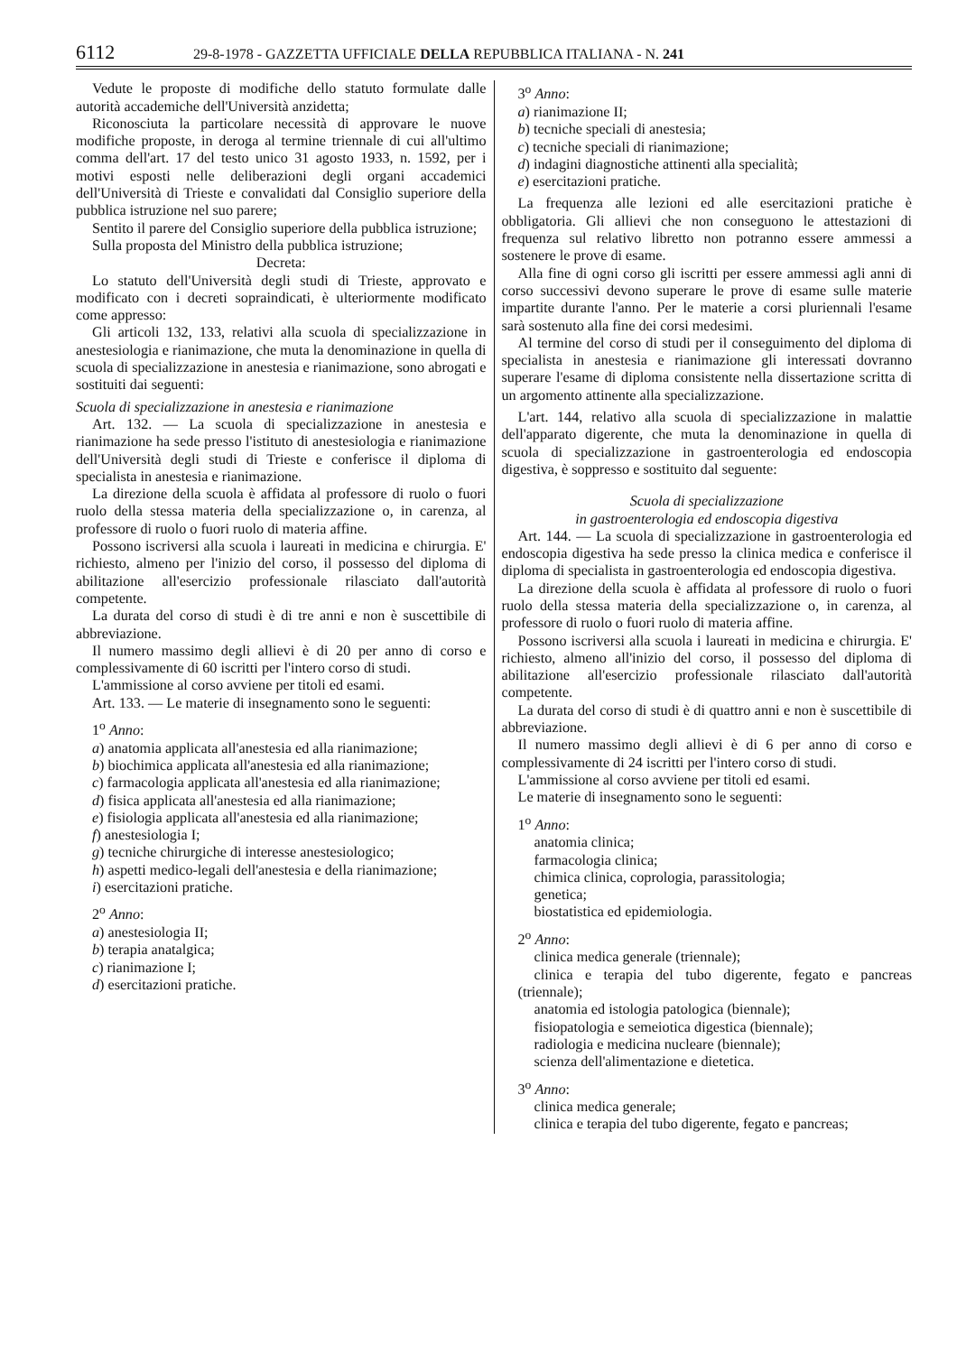6112 29-8-1978 - GAZZETTA UFFICIALE DELLA REPUBBLICA ITALIANA - N. 241
Vedute le proposte di modifiche dello statuto formulate dalle autorità accademiche dell'Università anzidetta;
Riconosciuta la particolare necessità di approvare le nuove modifiche proposte, in deroga al termine triennale di cui all'ultimo comma dell'art. 17 del testo unico 31 agosto 1933, n. 1592, per i motivi esposti nelle deliberazioni degli organi accademici dell'Università di Trieste e convalidati dal Consiglio superiore della pubblica istruzione nel suo parere;
Sentito il parere del Consiglio superiore della pubblica istruzione;
Sulla proposta del Ministro della pubblica istruzione;
Decreta:
Lo statuto dell'Università degli studi di Trieste, approvato e modificato con i decreti sopraindicati, è ulteriormente modificato come appresso:
Gli articoli 132, 133, relativi alla scuola di specializzazione in anestesiologia e rianimazione, che muta la denominazione in quella di scuola di specializzazione in anestesia e rianimazione, sono abrogati e sostituiti dai seguenti:
Scuola di specializzazione in anestesia e rianimazione
Art. 132. — La scuola di specializzazione in anestesia e rianimazione ha sede presso l'istituto di anestesiologia e rianimazione dell'Università degli studi di Trieste e conferisce il diploma di specialista in anestesia e rianimazione.
La direzione della scuola è affidata al professore di ruolo o fuori ruolo della stessa materia della specializzazione o, in carenza, al professore di ruolo o fuori ruolo di materia affine.
Possono iscriversi alla scuola i laureati in medicina e chirurgia. E' richiesto, almeno per l'inizio del corso, il possesso del diploma di abilitazione all'esercizio professionale rilasciato dall'autorità competente.
La durata del corso di studi è di tre anni e non è suscettibile di abbreviazione.
Il numero massimo degli allievi è di 20 per anno di corso e complessivamente di 60 iscritti per l'intero corso di studi.
L'ammissione al corso avviene per titoli ed esami.
Art. 133. — Le materie di insegnamento sono le seguenti:
1<sup>o</sup> Anno:
a) anatomia applicata all'anestesia ed alla rianimazione;
b) biochimica applicata all'anestesia ed alla rianimazione;
c) farmacologia applicata all'anestesia ed alla rianimazione;
d) fisica applicata all'anestesia ed alla rianimazione;
e) fisiologia applicata all'anestesia ed alla rianimazione;
f) anestesiologia I;
g) tecniche chirurgiche di interesse anestesiologico;
h) aspetti medico-legali dell'anestesia e della rianimazione;
i) esercitazioni pratiche.
2<sup>o</sup> Anno:
a) anestesiologia II;
b) terapia anatalgica;
c) rianimazione I;
d) esercitazioni pratiche.
3<sup>o</sup> Anno:
a) rianimazione II;
b) tecniche speciali di anestesia;
c) tecniche speciali di rianimazione;
d) indagini diagnostiche attinenti alla specialità;
e) esercitazioni pratiche.
La frequenza alle lezioni ed alle esercitazioni pratiche è obbligatoria. Gli allievi che non conseguono le attestazioni di frequenza sul relativo libretto non potranno essere ammessi a sostenere le prove di esame.
Alla fine di ogni corso gli iscritti per essere ammessi agli anni di corso successivi devono superare le prove di esame sulle materie impartite durante l'anno. Per le materie a corsi pluriennali l'esame sarà sostenuto alla fine dei corsi medesimi.
Al termine del corso di studi per il conseguimento del diploma di specialista in anestesia e rianimazione gli interessati dovranno superare l'esame di diploma consistente nella dissertazione scritta di un argomento attinente alla specializzazione.
L'art. 144, relativo alla scuola di specializzazione in malattie dell'apparato digerente, che muta la denominazione in quella di scuola di specializzazione in gastroenterologia ed endoscopia digestiva, è soppresso e sostituito dal seguente:
Scuola di specializzazione
in gastroenterologia ed endoscopia digestiva
Art. 144. — La scuola di specializzazione in gastroenterologia ed endoscopia digestiva ha sede presso la clinica medica e conferisce il diploma di specialista in gastroenterologia ed endoscopia digestiva.
La direzione della scuola è affidata al professore di ruolo o fuori ruolo della stessa materia della specializzazione o, in carenza, al professore di ruolo o fuori ruolo di materia affine.
Possono iscriversi alla scuola i laureati in medicina e chirurgia. E' richiesto, almeno all'inizio del corso, il possesso del diploma di abilitazione all'esercizio professionale rilasciato dall'autorità competente.
La durata del corso di studi è di quattro anni e non è suscettibile di abbreviazione.
Il numero massimo degli allievi è di 6 per anno di corso e complessivamente di 24 iscritti per l'intero corso di studi.
L'ammissione al corso avviene per titoli ed esami.
Le materie di insegnamento sono le seguenti:
1<sup>o</sup> Anno:
anatomia clinica;
farmacologia clinica;
chimica clinica, coprologia, parassitologia;
genetica;
biostatistica ed epidemiologia.
2<sup>o</sup> Anno:
clinica medica generale (triennale);
clinica e terapia del tubo digerente, fegato e pancreas (triennale);
anatomia ed istologia patologica (biennale);
fisiopatologia e semeiotica digestica (biennale);
radiologia e medicina nucleare (biennale);
scienza dell'alimentazione e dietetica.
3<sup>o</sup> Anno:
clinica medica generale;
clinica e terapia del tubo digerente, fegato e pancreas;